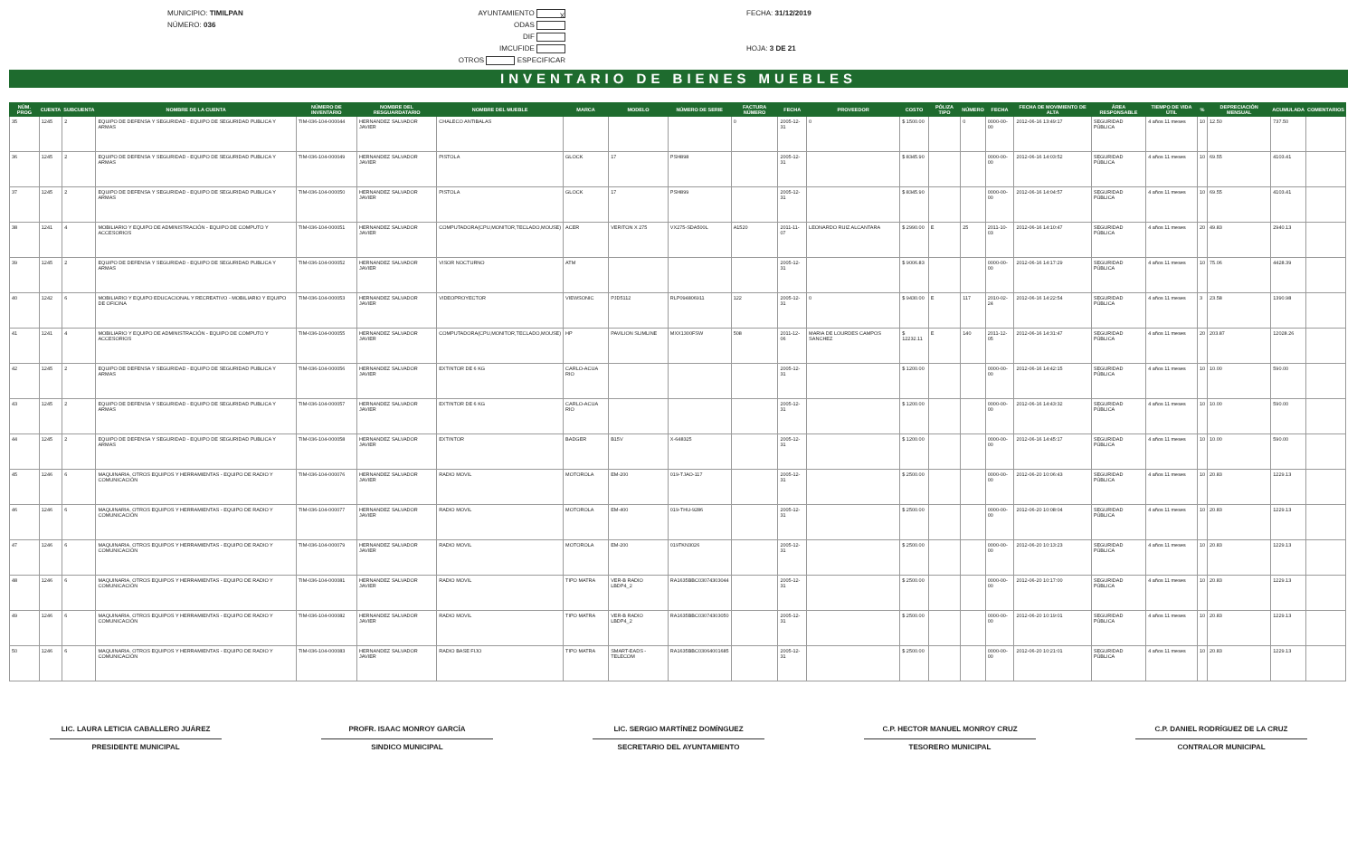MUNICIPIO: TIMILPAN
NÚMERO: 036
AYUNTAMIENTO X
ODAS
DIF
IMCUFIDE
OTROS ESPECIFICAR
FECHA: 31/12/2019
HOJA: 3 DE 21
INVENTARIO DE BIENES MUEBLES
| NÚM. PROG | CUENTA | SUBCUENTA | NOMBRE DE LA CUENTA | NÚMERO DE INVENTARIO | NOMBRE DEL RESGUARDATARIO | NOMBRE DEL MUEBLE | MARCA | MODELO | NÚMERO DE SERIE | FACTURA NÚMERO | FECHA | PROVEEDOR | COSTO | PÓLIZA TIPO | NÚMERO | FECHA | FECHA DE MOVIMIENTO DE ALTA | ÁREA RESPONSABLE | TIEMPO DE VIDA ÚTIL | % | DEPRECIACIÓN MENSUAL | ACUMULADA | COMENTARIOS |
| --- | --- | --- | --- | --- | --- | --- | --- | --- | --- | --- | --- | --- | --- | --- | --- | --- | --- | --- | --- | --- | --- | --- | --- |
| 35 | 1245 | 2 | EQUIPO DE DEFENSA Y SEGURIDAD - EQUIPO DE SEGURIDAD PUBLICA Y ARMAS | TIM-036-104-000044 | HERNANDEZ SALVADOR JAVIER | CHALECO ANTIBALAS | | | | 0 | 2005-12-31 | 0 | $ 1500.00 | | 0 | 0000-00-00 | 2012-06-16 13:49:17 | SEGURIDAD PÚBLICA | 4 años 11 meses | 10 | 12.50 | 737.50 | |
| 36 | 1245 | 2 | EQUIPO DE DEFENSA Y SEGURIDAD - EQUIPO DE SEGURIDAD PUBLICA Y ARMAS | TIM-036-104-000049 | HERNANDEZ SALVADOR JAVIER | PISTOLA | GLOCK | 17 | PSH898 | | 2005-12-31 | | $ 8345.90 | | | 0000-00-00 | 2012-06-16 14:03:52 | SEGURIDAD PÚBLICA | 4 años 11 meses | 10 | 69.55 | 4103.41 | |
| 37 | 1245 | 2 | EQUIPO DE DEFENSA Y SEGURIDAD - EQUIPO DE SEGURIDAD PUBLICA Y ARMAS | TIM-036-104-000050 | HERNANDEZ SALVADOR JAVIER | PISTOLA | GLOCK | 17 | PSH899 | | 2005-12-31 | | $ 8345.90 | | | 0000-00-00 | 2012-06-16 14:04:57 | SEGURIDAD PÚBLICA | 4 años 11 meses | 10 | 69.55 | 4103.41 | |
| 38 | 1241 | 4 | MOBILIARIO Y EQUIPO DE ADMINISTRACIÓN - EQUIPO DE COMPUTO Y ACCESORIOS | TIM-036-104-000051 | HERNANDEZ SALVADOR JAVIER | COMPUTADORA(CPU,MONITOR,TECLADO,MOUSE) | ACER | VERITON X 275 | VX275-SDA500L | A1520 | 2011-11-07 | LEONARDO RUIZ ALCANTARA | $ 2990.00 | E | 25 | 2011-10-03 | 2012-06-16 14:10:47 | SEGURIDAD PÚBLICA | 4 años 11 meses | 20 | 49.83 | 2940.13 | |
| 39 | 1245 | 2 | EQUIPO DE DEFENSA Y SEGURIDAD - EQUIPO DE SEGURIDAD PUBLICA Y ARMAS | TIM-036-104-000052 | HERNANDEZ SALVADOR JAVIER | VISOR NOCTURNO | ATM | | | | 2005-12-31 | | $ 9006.83 | | | 0000-00-00 | 2012-06-16 14:17:29 | SEGURIDAD PÚBLICA | 4 años 11 meses | 10 | 75.06 | 4428.39 | |
| 40 | 1242 | 6 | MOBILIARIO Y EQUIPO EDUCACIONAL Y RECREATIVO - MOBILIARIO Y EQUIPO DE OFICINA | TIM-036-104-000053 | HERNANDEZ SALVADOR JAVIER | VIDEOPROYECTOR | VIEWSONIC | PJD5112 | RLP094806911 | 122 | 2005-12-31 | 0 | $ 9430.00 | E | 117 | 2010-02-24 | 2012-06-16 14:22:54 | SEGURIDAD PÚBLICA | 4 años 11 meses | 3 | 23.58 | 1390.98 | |
| 41 | 1241 | 4 | MOBILIARIO Y EQUIPO DE ADMINISTRACIÓN - EQUIPO DE COMPUTO Y ACCESORIOS | TIM-036-104-000055 | HERNANDEZ SALVADOR JAVIER | COMPUTADORA(CPU,MONITOR,TECLADO,MOUSE) | HP | PAVILION SLIMLINE | MXX1300FSW | 508 | 2011-12-06 | MARIA DE LOURDES CAMPOS SANCHEZ | $ 12232.11 | E | 140 | 2011-12-05 | 2012-06-16 14:31:47 | SEGURIDAD PÚBLICA | 4 años 11 meses | 20 | 203.87 | 12028.26 | |
| 42 | 1245 | 2 | EQUIPO DE DEFENSA Y SEGURIDAD - EQUIPO DE SEGURIDAD PUBLICA Y ARMAS | TIM-036-104-000056 | HERNANDEZ SALVADOR JAVIER | EXTINTOR DE 6 KG | CARLO-ACUA RIO | | | | 2005-12-31 | | $ 1200.00 | | | 0000-00-00 | 2012-06-16 14:42:15 | SEGURIDAD PÚBLICA | 4 años 11 meses | 10 | 10.00 | 590.00 | |
| 43 | 1245 | 2 | EQUIPO DE DEFENSA Y SEGURIDAD - EQUIPO DE SEGURIDAD PUBLICA Y ARMAS | TIM-036-104-000057 | HERNANDEZ SALVADOR JAVIER | EXTINTOR DE 6 KG | CARLO-ACUA RIO | | | | 2005-12-31 | | $ 1200.00 | | | 0000-00-00 | 2012-06-16 14:43:32 | SEGURIDAD PÚBLICA | 4 años 11 meses | 10 | 10.00 | 590.00 | |
| 44 | 1245 | 2 | EQUIPO DE DEFENSA Y SEGURIDAD - EQUIPO DE SEGURIDAD PUBLICA Y ARMAS | TIM-036-104-000058 | HERNANDEZ SALVADOR JAVIER | EXTINTOR | BADGER | B15V | X-648325 | | 2005-12-31 | | $ 1200.00 | | | 0000-00-00 | 2012-06-16 14:45:17 | SEGURIDAD PÚBLICA | 4 años 11 meses | 10 | 10.00 | 590.00 | |
| 45 | 1246 | 6 | MAQUINARIA, OTROS EQUIPOS Y HERRAMIENTAS - EQUIPO DE RADIO Y COMUNICACIÓN | TIM-036-104-000076 | HERNANDEZ SALVADOR JAVIER | RADIO MOVIL | MOTOROLA | EM-200 | 019-TJAO-117 | | 2005-12-31 | | $ 2500.00 | | | 0000-00-00 | 2012-06-20 10:06:43 | SEGURIDAD PÚBLICA | 4 años 11 meses | 10 | 20.83 | 1229.13 | |
| 46 | 1246 | 6 | MAQUINARIA, OTROS EQUIPOS Y HERRAMIENTAS - EQUIPO DE RADIO Y COMUNICACIÓN | TIM-036-104-000077 | HERNANDEZ SALVADOR JAVIER | RADIO MOVIL | MOTOROLA | EM-400 | 019-THU-9286 | | 2005-12-31 | | $ 2500.00 | | | 0000-00-00 | 2012-06-20 10:08:04 | SEGURIDAD PÚBLICA | 4 años 11 meses | 10 | 20.83 | 1229.13 | |
| 47 | 1246 | 6 | MAQUINARIA, OTROS EQUIPOS Y HERRAMIENTAS - EQUIPO DE RADIO Y COMUNICACIÓN | TIM-036-104-000079 | HERNANDEZ SALVADOR JAVIER | RADIO MOVIL | MOTOROLA | EM-200 | 019TKN3026 | | 2005-12-31 | | $ 2500.00 | | | 0000-00-00 | 2012-06-20 10:13:23 | SEGURIDAD PÚBLICA | 4 años 11 meses | 10 | 20.83 | 1229.13 | |
| 48 | 1246 | 6 | MAQUINARIA, OTROS EQUIPOS Y HERRAMIENTAS - EQUIPO DE RADIO Y COMUNICACIÓN | TIM-036-104-000081 | HERNANDEZ SALVADOR JAVIER | RADIO MOVIL | TIPO MATRA | VER-B RADIO LBDP4_2 | RA1635BBC03074303044 | | 2005-12-31 | | $ 2500.00 | | | 0000-00-00 | 2012-06-20 10:17:00 | SEGURIDAD PÚBLICA | 4 años 11 meses | 10 | 20.83 | 1229.13 | |
| 49 | 1246 | 6 | MAQUINARIA, OTROS EQUIPOS Y HERRAMIENTAS - EQUIPO DE RADIO Y COMUNICACIÓN | TIM-036-104-000082 | HERNANDEZ SALVADOR JAVIER | RADIO MOVIL | TIPO MATRA | VER-B RADIO LBDP4_2 | RA1635BBC03074303050 | | 2005-12-31 | | $ 2500.00 | | | 0000-00-00 | 2012-06-20 10:19:01 | SEGURIDAD PÚBLICA | 4 años 11 meses | 10 | 20.83 | 1229.13 | |
| 50 | 1246 | 6 | MAQUINARIA, OTROS EQUIPOS Y HERRAMIENTAS - EQUIPO DE RADIO Y COMUNICACIÓN | TIM-036-104-000083 | HERNANDEZ SALVADOR JAVIER | RADIO BASE FIJO | TIPO MATRA | SMART-EADS -TELECOM | RA1635BBC03064001685 | | 2005-12-31 | | $ 2500.00 | | | 0000-00-00 | 2012-06-20 10:21:01 | SEGURIDAD PÚBLICA | 4 años 11 meses | 10 | 20.83 | 1229.13 | |
LIC. LAURA LETICIA CABALLERO JUÁREZ
PRESIDENTE MUNICIPAL
PROFR. ISAAC MONROY GARCÍA
SINDICO MUNICIPAL
LIC. SERGIO MARTÍNEZ DOMÍNGUEZ
SECRETARIO DEL AYUNTAMIENTO
C.P. HECTOR MANUEL MONROY CRUZ
TESORERO MUNICIPAL
C.P. DANIEL RODRÍGUEZ DE LA CRUZ
CONTRALOR MUNICIPAL